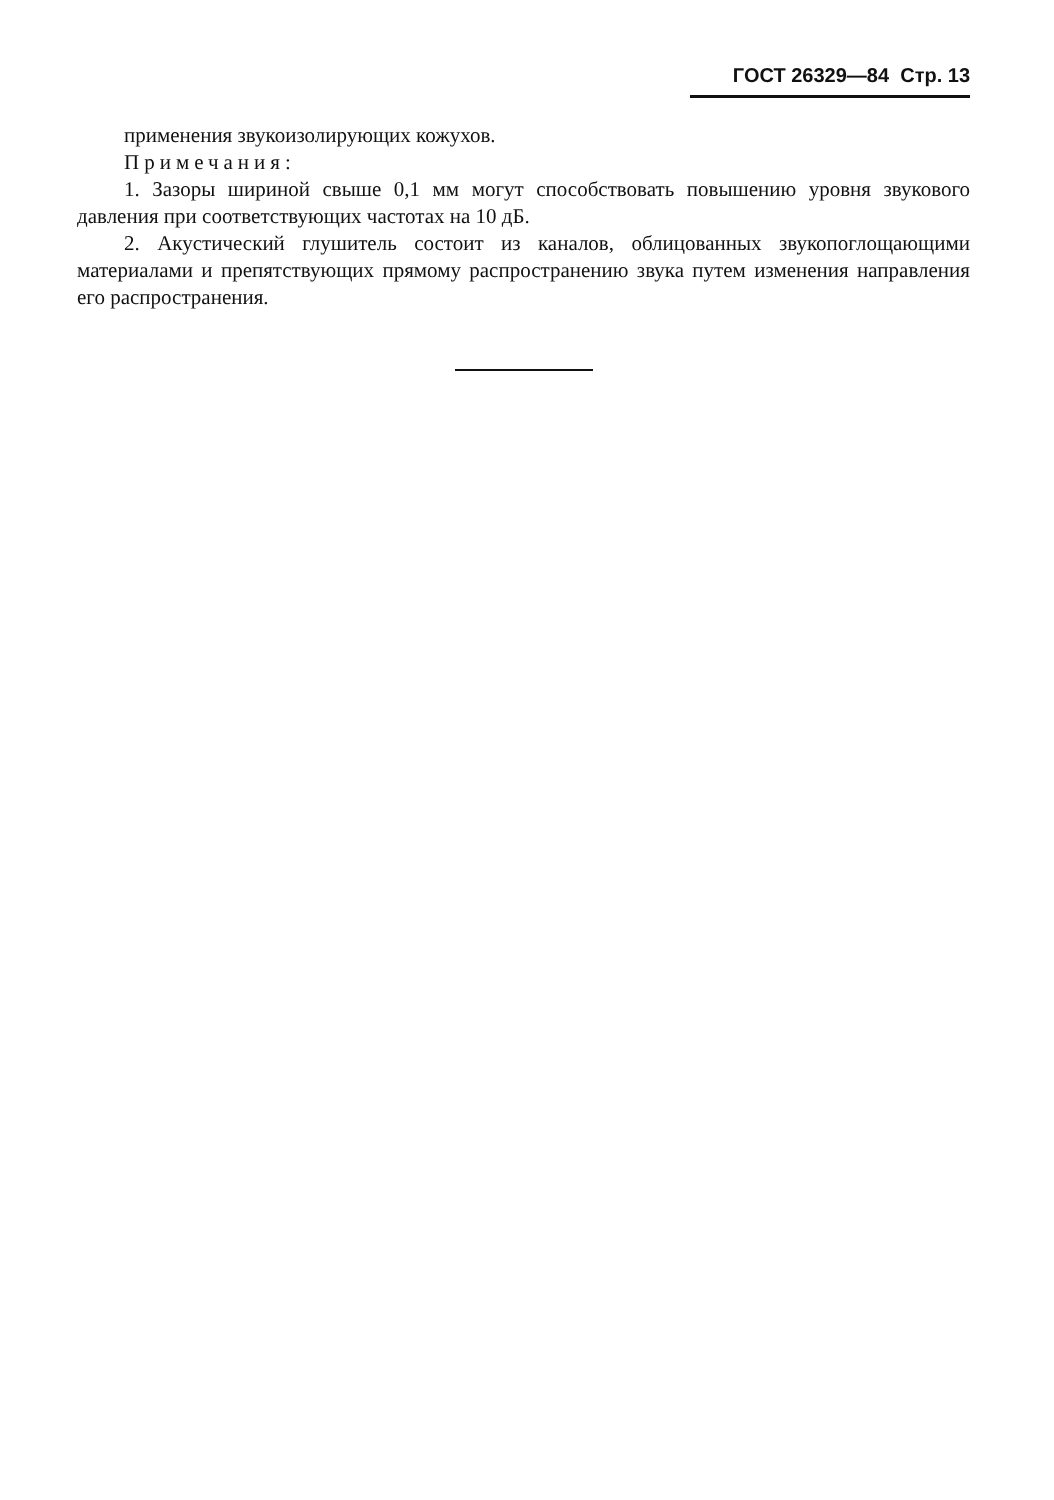ГОСТ 26329—84 Стр. 13
применения звукоизолирующих кожухов.
Примечания:
1. Зазоры шириной свыше 0,1 мм могут способствовать повышению уровня звукового давления при соответствующих частотах на 10 дБ.
2. Акустический глушитель состоит из каналов, облицованных звукопоглощающими материалами и препятствующих прямому распространению звука путем изменения направления его распространения.